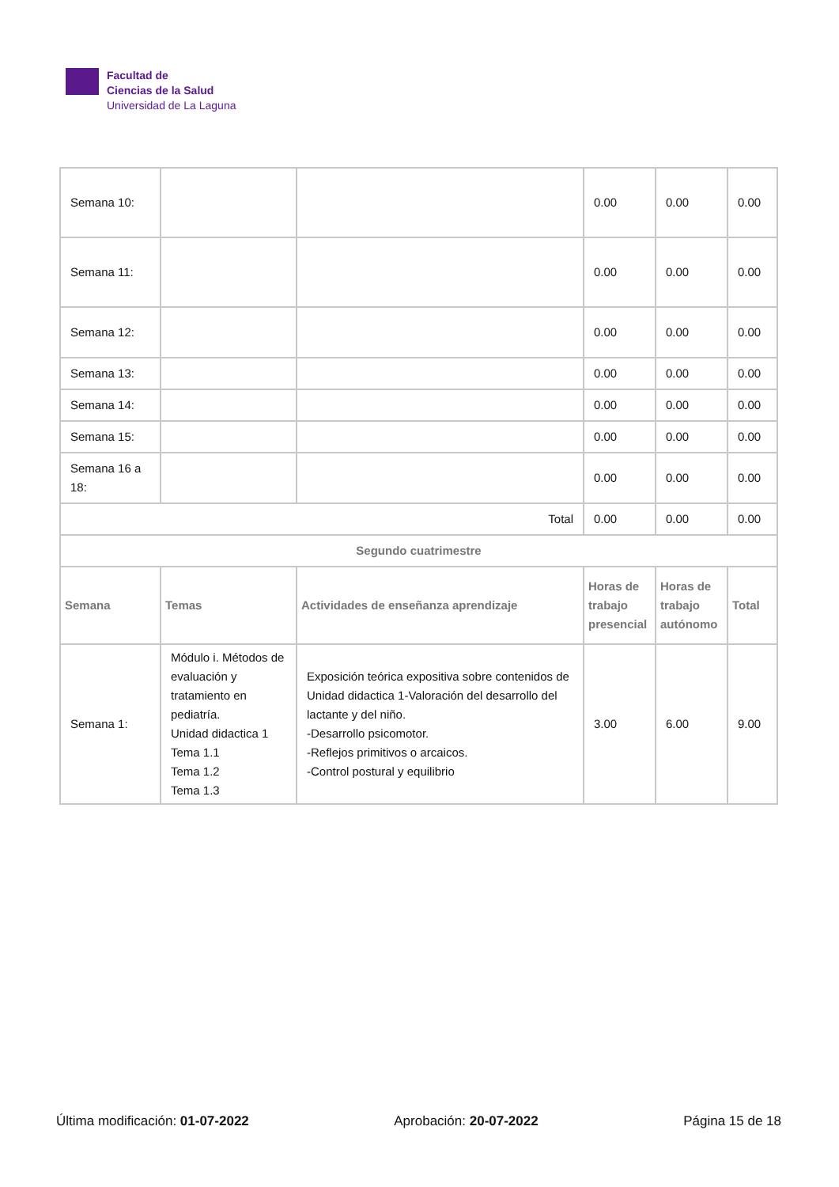Facultad de
Ciencias de la Salud
Universidad de La Laguna
| Semana 10: | | | 0.00 | 0.00 | 0.00 |
| Semana 11: | | | 0.00 | 0.00 | 0.00 |
| Semana 12: | | | 0.00 | 0.00 | 0.00 |
| Semana 13: | | | 0.00 | 0.00 | 0.00 |
| Semana 14: | | | 0.00 | 0.00 | 0.00 |
| Semana 15: | | | 0.00 | 0.00 | 0.00 |
| Semana 16 a 18: | | | 0.00 | 0.00 | 0.00 |
| Total | | | 0.00 | 0.00 | 0.00 |
| Segundo cuatrimestre | | | | | |
| Semana | Temas | Actividades de enseñanza aprendizaje | Horas de trabajo presencial | Horas de trabajo autónomo | Total |
| Semana 1: | Módulo i. Métodos de evaluación y tratamiento en pediatría. Unidad didactica 1 Tema 1.1 Tema 1.2 Tema 1.3 | Exposición teórica expositiva sobre contenidos de Unidad didactica 1-Valoración del desarrollo del lactante y del niño. -Desarrollo psicomotor. -Reflejos primitivos o arcaicos. -Control postural y equilibrio | 3.00 | 6.00 | 9.00 |
Última modificación: 01-07-2022 Aprobación: 20-07-2022 Página 15 de 18